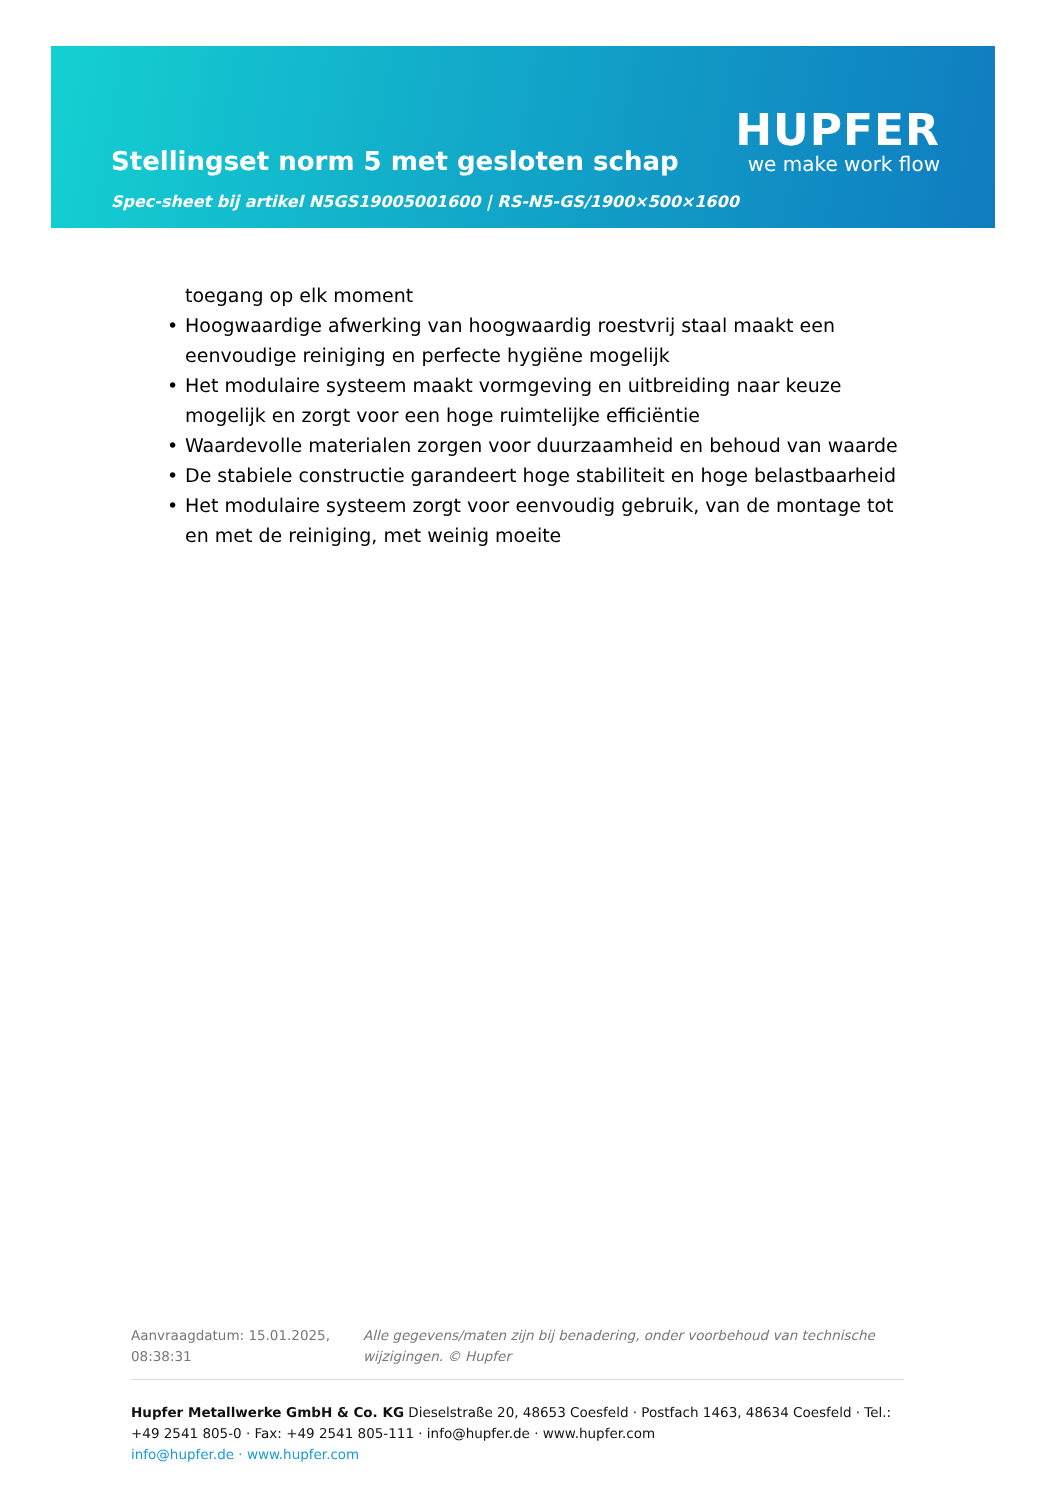Stellingset norm 5 met gesloten schap
Spec-sheet bij artikel N5GS19005001600 | RS-N5-GS/1900×500×1600
HUPFER
we make work flow
toegang op elk moment
• Hoogwaardige afwerking van hoogwaardig roestvrij staal maakt een eenvoudige reiniging en perfecte hygiëne mogelijk
• Het modulaire systeem maakt vormgeving en uitbreiding naar keuze mogelijk en zorgt voor een hoge ruimtelijke efficiëntie
• Waardevolle materialen zorgen voor duurzaamheid en behoud van waarde
• De stabiele constructie garandeert hoge stabiliteit en hoge belastbaarheid
• Het modulaire systeem zorgt voor eenvoudig gebruik, van de montage tot en met de reiniging, met weinig moeite
Aanvraagdatum: 15.01.2025, 08:38:31
Alle gegevens/maten zijn bij benadering, onder voorbehoud van technische wijzigingen. © Hupfer
Hupfer Metallwerke GmbH & Co. KG Dieselstraße 20, 48653 Coesfeld · Postfach 1463, 48634 Coesfeld · Tel.: +49 2541 805-0 · Fax: +49 2541 805-111 · info@hupfer.de · www.hupfer.com
info@hupfer.de · www.hupfer.com